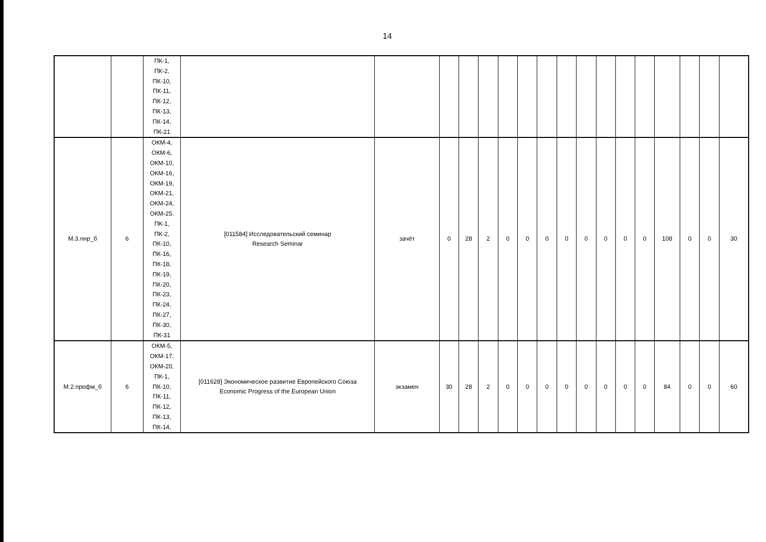14
| | | ПК-1, ПК-2, ПК-10, ПК-11, ПК-12, ПК-13, ПК-14, ПК-21 | | | | | | | | | | | | | | | | | |
| М.3.пнр_б | 6 | ОКМ-4, ОКМ-6, ОКМ-10, ОКМ-16, ОКМ-19, ОКМ-21, ОКМ-24, ОКМ-25, ПК-1, ПК-2, ПК-10, ПК-16, ПК-18, ПК-19, ПК-20, ПК-23, ПК-24, ПК-27, ПК-30, ПК-31 | [011584] Исследовательский семинар Research Seminar | зачёт | 0 | 28 | 2 | 0 | 0 | 0 | 0 | 0 | 0 | 0 | 0 | 108 | 0 | 0 | 30 |
| М.2.профм_б | 6 | ОКМ-5, ОКМ-17, ОКМ-20, ПК-1, ПК-10, ПК-11, ПК-12, ПК-13, ПК-14, | [011628] Экономическое развитие Европейского Союза Economic Progress of the European Union | экзамен | 30 | 28 | 2 | 0 | 0 | 0 | 0 | 0 | 0 | 0 | 0 | 84 | 0 | 0 | 60 |